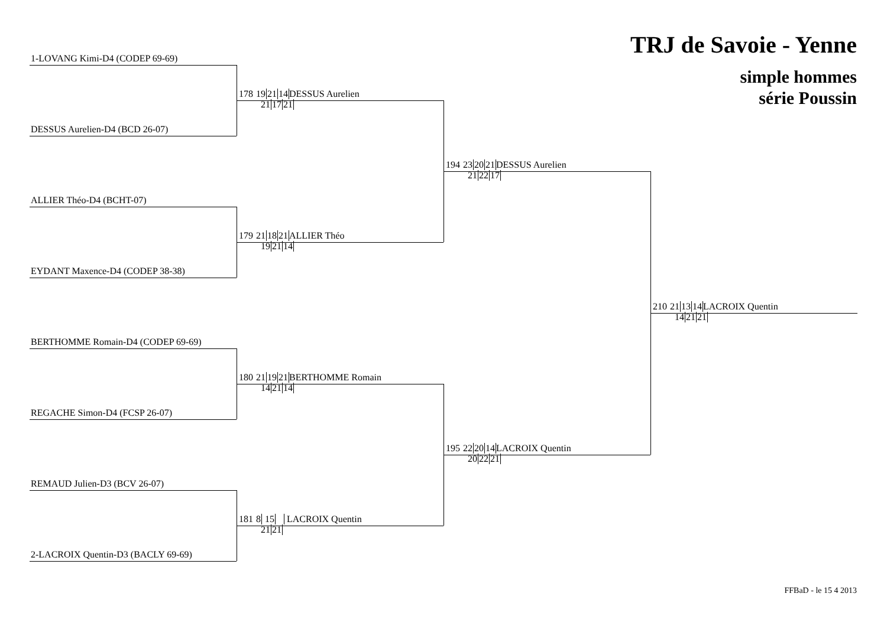TRJ de Savoie - Yenne
simple hommes
série Poussin
1-LOVANG Kimi-D4 (CODEP 69-69)
DESSUS Aurelien-D4 (BCD 26-07)
ALLIER Théo-D4 (BCHT-07)
EYDANT Maxence-D4 (CODEP 38-38)
BERTHOMME Romain-D4 (CODEP 69-69)
REGACHE Simon-D4 (FCSP 26-07)
REMAUD Julien-D3 (BCV 26-07)
2-LACROIX Quentin-D3 (BACLY 69-69)
178 192114 DESSUS Aurelien
211721
179 211821 ALLIER Théo
192114
180 211921 BERTHOMME Romain
142114
181 8 15 LACROIX Quentin
2121
194 232021 DESSUS Aurelien
212217
195 222014 LACROIX Quentin
202221
210 211314 LACROIX Quentin
142121
FFBaD - le 15 4 2013